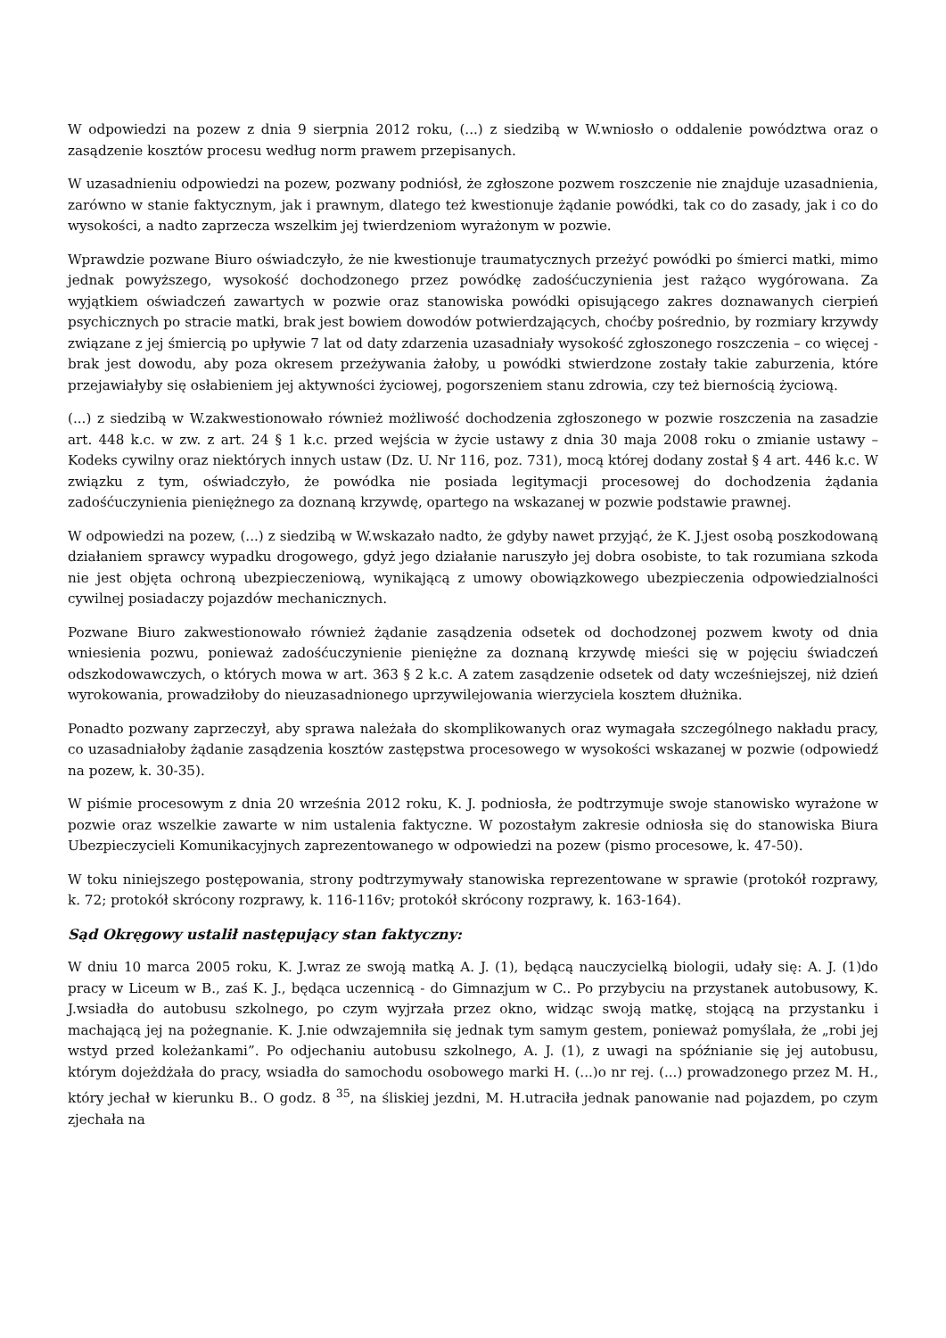W odpowiedzi na pozew z dnia 9 sierpnia 2012 roku, (...) z siedzibą w W.wniosło o oddalenie powództwa oraz o zasądzenie kosztów procesu według norm prawem przepisanych.
W uzasadnieniu odpowiedzi na pozew, pozwany podniósł, że zgłoszone pozwem roszczenie nie znajduje uzasadnienia, zarówno w stanie faktycznym, jak i prawnym, dlatego też kwestionuje żądanie powódki, tak co do zasady, jak i co do wysokości, a nadto zaprzecza wszelkim jej twierdzeniom wyrażonym w pozwie.
Wprawdzie pozwane Biuro oświadczyło, że nie kwestionuje traumatycznych przeżyć powódki po śmierci matki, mimo jednak powyższego, wysokość dochodzonego przez powódkę zadośćuczynienia jest rażąco wygórowana. Za wyjątkiem oświadczeń zawartych w pozwie oraz stanowiska powódki opisującego zakres doznawanych cierpień psychicznych po stracie matki, brak jest bowiem dowodów potwierdzających, choćby pośrednio, by rozmiary krzywdy związane z jej śmiercią po upływie 7 lat od daty zdarzenia uzasadniały wysokość zgłoszonego roszczenia – co więcej - brak jest dowodu, aby poza okresem przeżywania żałoby, u powódki stwierdzone zostały takie zaburzenia, które przejawiałyby się osłabieniem jej aktywności życiowej, pogorszeniem stanu zdrowia, czy też biernością życiową.
(...) z siedzibą w W.zakwestionowało również możliwość dochodzenia zgłoszonego w pozwie roszczenia na zasadzie art. 448 k.c. w zw. z art. 24 § 1 k.c. przed wejścia w życie ustawy z dnia 30 maja 2008 roku o zmianie ustawy – Kodeks cywilny oraz niektórych innych ustaw (Dz. U. Nr 116, poz. 731), mocą której dodany został § 4 art. 446 k.c. W związku z tym, oświadczyło, że powódka nie posiada legitymacji procesowej do dochodzenia żądania zadośćuczynienia pieniężnego za doznaną krzywdę, opartego na wskazanej w pozwie podstawie prawnej.
W odpowiedzi na pozew, (...) z siedzibą w W.wskazało nadto, że gdyby nawet przyjąć, że K. J.jest osobą poszkodowaną działaniem sprawcy wypadku drogowego, gdyż jego działanie naruszyło jej dobra osobiste, to tak rozumiana szkoda nie jest objęta ochroną ubezpieczeniową, wynikającą z umowy obowiązkowego ubezpieczenia odpowiedzialności cywilnej posiadaczy pojazdów mechanicznych.
Pozwane Biuro zakwestionowało również żądanie zasądzenia odsetek od dochodzonej pozwem kwoty od dnia wniesienia pozwu, ponieważ zadośćuczynienie pieniężne za doznaną krzywdę mieści się w pojęciu świadczeń odszkodowawczych, o których mowa w art. 363 § 2 k.c. A zatem zasądzenie odsetek od daty wcześniejszej, niż dzień wyrokowania, prowadziłoby do nieuzasadnionego uprzywilejowania wierzyciela kosztem dłużnika.
Ponadto pozwany zaprzeczył, aby sprawa należała do skomplikowanych oraz wymagała szczególnego nakładu pracy, co uzasadniałoby żądanie zasądzenia kosztów zastępstwa procesowego w wysokości wskazanej w pozwie (odpowiedź na pozew, k. 30-35).
W piśmie procesowym z dnia 20 września 2012 roku, K. J. podniosła, że podtrzymuje swoje stanowisko wyrażone w pozwie oraz wszelkie zawarte w nim ustalenia faktyczne. W pozostałym zakresie odniosła się do stanowiska Biura Ubezpieczycieli Komunikacyjnych zaprezentowanego w odpowiedzi na pozew (pismo procesowe, k. 47-50).
W toku niniejszego postępowania, strony podtrzymywały stanowiska reprezentowane w sprawie (protokół rozprawy, k. 72; protokół skrócony rozprawy, k. 116-116v; protokół skrócony rozprawy, k. 163-164).
Sąd Okręgowy ustalił następujący stan faktyczny:
W dniu 10 marca 2005 roku, K. J.wraz ze swoją matką A. J. (1), będącą nauczycielką biologii, udały się: A. J. (1)do pracy w Liceum w B., zaś K. J., będąca uczennicą - do Gimnazjum w C.. Po przybyciu na przystanek autobusowy, K. J.wsiadła do autobusu szkolnego, po czym wyjrzała przez okno, widząc swoją matkę, stojącą na przystanku i machającą jej na pożegnanie. K. J.nie odwzajemniła się jednak tym samym gestem, ponieważ pomyślała, że „robi jej wstyd przed koleżankami”. Po odjechaniu autobusu szkolnego, A. J. (1), z uwagi na spóźnianie się jej autobusu, którym dojeżdżała do pracy, wsiadła do samochodu osobowego marki H. (...)o nr rej. (...) prowadzonego przez M. H., który jechał w kierunku B.. O godz. 8 <sup>35</sup>, na śliskiej jezdni, M. H.utraciła jednak panowanie nad pojazdem, po czym zjechała na